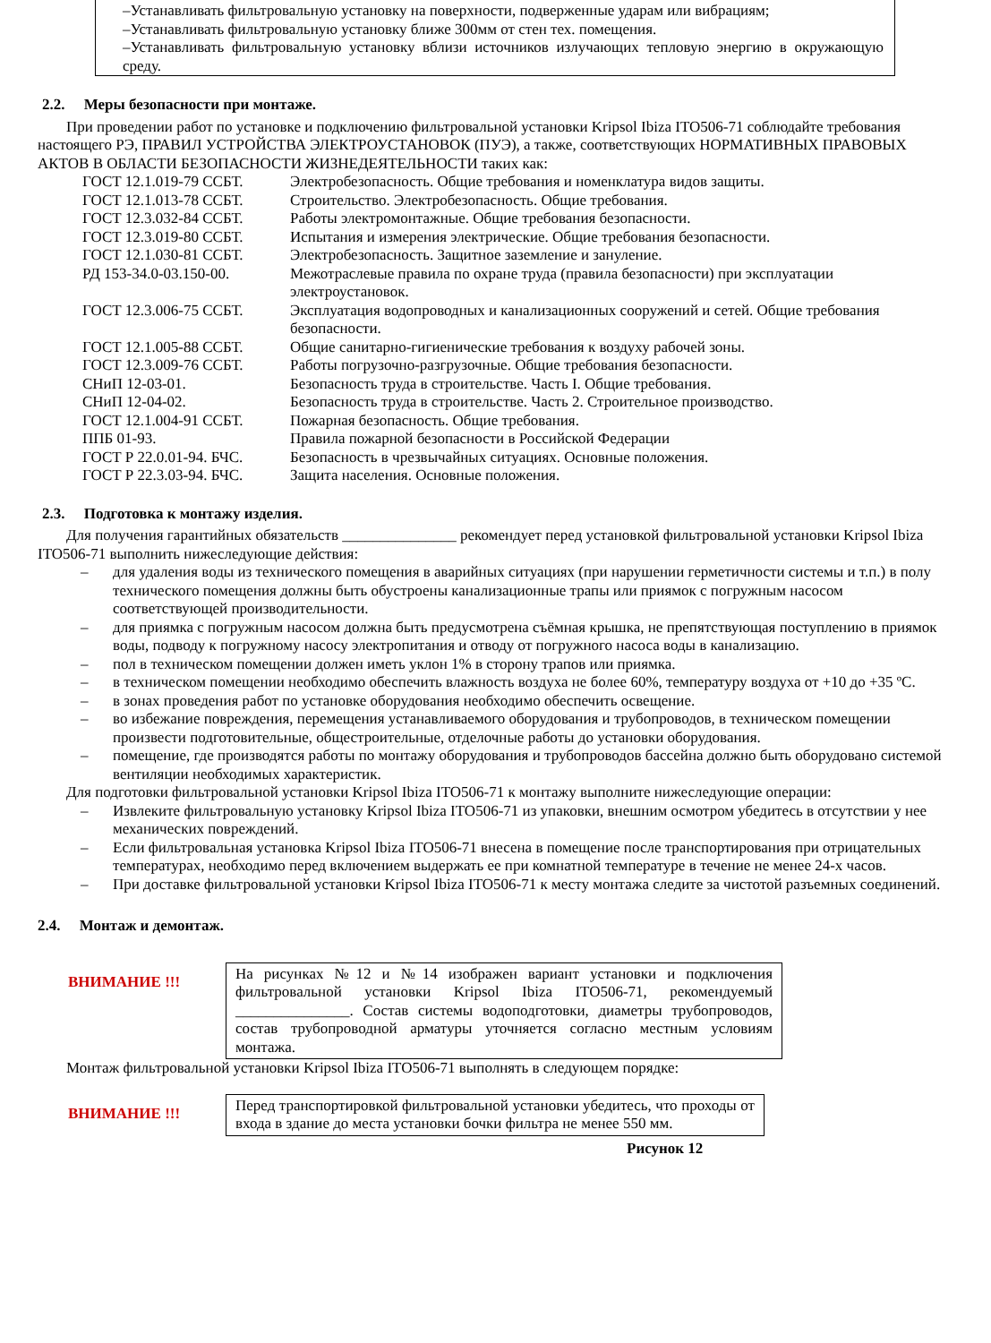–Устанавливать фильтровальную установку на поверхности, подверженные ударам или вибрациям;
–Устанавливать фильтровальную установку ближе 300мм от стен тех. помещения.
–Устанавливать фильтровальную установку вблизи источников излучающих тепловую энергию в окружающую среду.
2.2. Меры безопасности при монтаже.
При проведении работ по установке и подключению фильтровальной установки Kripsol Ibiza ITO506-71 соблюдайте требования настоящего РЭ, ПРАВИЛ УСТРОЙСТВА ЭЛЕКТРОУСТАНОВОК (ПУЭ), а также, соответствующих НОРМАТИВНЫХ ПРАВОВЫХ АКТОВ В ОБЛАСТИ БЕЗОПАСНОСТИ ЖИЗНЕДЕЯТЕЛЬНОСТИ таких как:
ГОСТ 12.1.019-79 ССБТ. Электробезопасность. Общие требования и номенклатура видов защиты.
ГОСТ 12.1.013-78 ССБТ. Строительство. Электробезопасность. Общие требования.
ГОСТ 12.3.032-84 ССБТ. Работы электромонтажные. Общие требования безопасности.
ГОСТ 12.3.019-80 ССБТ. Испытания и измерения электрические. Общие требования безопасности.
ГОСТ 12.1.030-81 ССБТ. Электробезопасность. Защитное заземление и зануление.
РД 153-34.0-03.150-00. Межотраслевые правила по охране труда (правила безопасности) при эксплуатации электроустановок.
ГОСТ 12.3.006-75 ССБТ. Эксплуатация водопроводных и канализационных сооружений и сетей. Общие требования безопасности.
ГОСТ 12.1.005-88 ССБТ. Общие санитарно-гигиенические требования к воздуху рабочей зоны.
ГОСТ 12.3.009-76 ССБТ. Работы погрузочно-разгрузочные. Общие требования безопасности.
СНиП 12-03-01. Безопасность труда в строительстве. Часть I. Общие требования.
СНиП 12-04-02. Безопасность труда в строительстве. Часть 2. Строительное производство.
ГОСТ 12.1.004-91 ССБТ. Пожарная безопасность. Общие требования.
ППБ 01-93. Правила пожарной безопасности в Российской Федерации
ГОСТ Р 22.0.01-94. БЧС. Безопасность в чрезвычайных ситуациях. Основные положения.
ГОСТ Р 22.3.03-94. БЧС. Защита населения. Основные положения.
2.3. Подготовка к монтажу изделия.
Для получения гарантийных обязательств _______________ рекомендует перед установкой фильтровальной установки Kripsol Ibiza ITO506-71 выполнить нижеследующие действия:
– для удаления воды из технического помещения в аварийных ситуациях (при нарушении герметичности системы и т.п.) в полу технического помещения должны быть обустроены канализационные трапы или приямок с погружным насосом соответствующей производительности.
– для приямка с погружным насосом должна быть предусмотрена съёмная крышка, не препятствующая поступлению в приямок воды, подводу к погружному насосу электропитания и отводу от погружного насоса воды в канализацию.
– пол в техническом помещении должен иметь уклон 1% в сторону трапов или приямка.
– в техническом помещении необходимо обеспечить влажность воздуха не более 60%, температуру воздуха от +10 до +35 ºС.
– в зонах проведения работ по установке оборудования необходимо обеспечить освещение.
– во избежание повреждения, перемещения устанавливаемого оборудования и трубопроводов, в техническом помещении произвести подготовительные, общестроительные, отделочные работы до установки оборудования.
– помещение, где производятся работы по монтажу оборудования и трубопроводов бассейна должно быть оборудовано системой вентиляции необходимых характеристик.
Для подготовки фильтровальной установки Kripsol Ibiza ITO506-71 к монтажу выполните нижеследующие операции:
– Извлеките фильтровальную установку Kripsol Ibiza ITO506-71 из упаковки, внешним осмотром убедитесь в отсутствии у нее механических повреждений.
– Если фильтровальная установка Kripsol Ibiza ITO506-71 внесена в помещение после транспортирования при отрицательных температурах, необходимо перед включением выдержать ее при комнатной температуре в течение не менее 24-х часов.
– При доставке фильтровальной установки Kripsol Ibiza ITO506-71 к месту монтажа следите за чистотой разъемных соединений.
2.4. Монтаж и демонтаж.
ВНИМАНИЕ !!!
На рисунках №12 и №14 изображен вариант установки и подключения фильтровальной установки Kripsol Ibiza ITO506-71, рекомендуемый _______________. Состав системы водоподготовки, диаметры трубопроводов, состав трубопроводной арматуры уточняется согласно местным условиям монтажа.
Монтаж фильтровальной установки Kripsol Ibiza ITO506-71 выполнять в следующем порядке:
ВНИМАНИЕ !!!
Перед транспортировкой фильтровальной установки убедитесь, что проходы от входа в здание до места установки бочки фильтра не менее 550 мм.
Рисунок 12